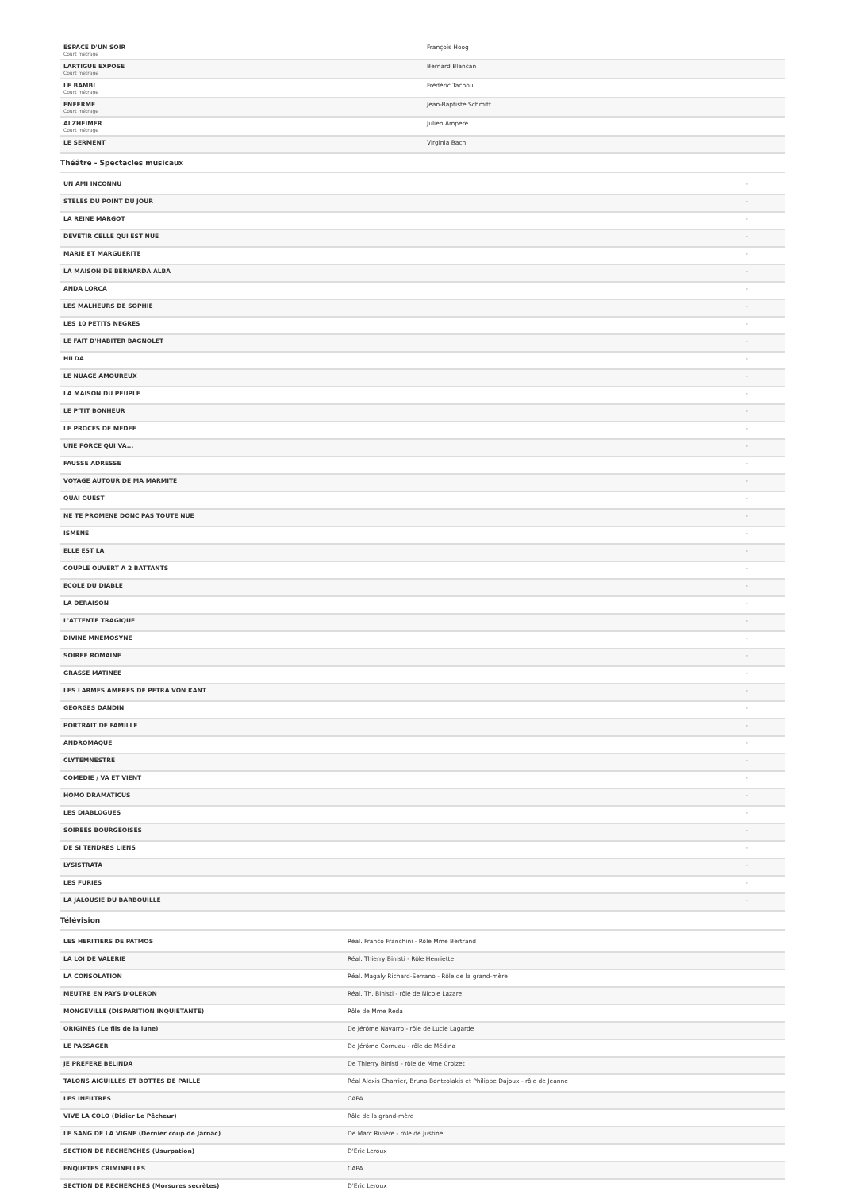| ESPACE D'UN SOIR Court métrage | François Hoog |
| LARTIGUE EXPOSE Court métrage | Bernard Blancan |
| LE BAMBI Court métrage | Frédéric Tachou |
| ENFERME Court métrage | Jean-Baptiste Schmitt |
| ALZHEIMER Court métrage | Julien Ampere |
| LE SERMENT | Virginia Bach |
Théâtre - Spectacles musicaux
| UN AMI INCONNU | - |
| STELES DU POINT DU JOUR | - |
| LA REINE MARGOT | - |
| DEVETIR CELLE QUI EST NUE | - |
| MARIE ET MARGUERITE | - |
| LA MAISON DE BERNARDA ALBA | - |
| ANDA LORCA | - |
| LES MALHEURS DE SOPHIE | - |
| LES 10 PETITS NEGRES | - |
| LE FAIT D'HABITER BAGNOLET | - |
| HILDA | - |
| LE NUAGE AMOUREUX | - |
| LA MAISON DU PEUPLE | - |
| LE P'TIT BONHEUR | - |
| LE PROCES DE MEDEE | - |
| UNE FORCE QUI VA... | - |
| FAUSSE ADRESSE | - |
| VOYAGE AUTOUR DE MA MARMITE | - |
| QUAI OUEST | - |
| NE TE PROMENE DONC PAS TOUTE NUE | - |
| ISMENE | - |
| ELLE EST LA | - |
| COUPLE OUVERT A 2 BATTANTS | - |
| ECOLE DU DIABLE | - |
| LA DERAISON | - |
| L'ATTENTE TRAGIQUE | - |
| DIVINE MNEMOSYNE | - |
| SOIREE ROMAINE | - |
| GRASSE MATINEE | - |
| LES LARMES AMERES DE PETRA VON KANT | - |
| GEORGES DANDIN | - |
| PORTRAIT DE FAMILLE | - |
| ANDROMAQUE | - |
| CLYTEMNESTRE | - |
| COMEDIE / VA ET VIENT | - |
| HOMO DRAMATICUS | - |
| LES DIABLOGUES | - |
| SOIREES BOURGEOISES | - |
| DE SI TENDRES LIENS | - |
| LYSISTRATA | - |
| LES FURIES | - |
| LA JALOUSIE DU BARBOUILLE | - |
Télévision
| LES HERITIERS DE PATMOS | Réal. Franco Franchini - Rôle Mme Bertrand |
| LA LOI DE VALERIE | Réal. Thierry Binisti - Rôle Henriette |
| LA CONSOLATION | Réal. Magaly Richard-Serrano - Rôle de la grand-mère |
| MEUTRE EN PAYS D'OLERON | Réal. Th. Binisti - rôle de Nicole Lazare |
| MONGEVILLE (DISPARITION INQUIÉTANTE) | Rôle de Mme Reda |
| ORIGINES (Le fils de la lune) | De Jérôme Navarro - rôle de Lucie Lagarde |
| LE PASSAGER | De Jérôme Cornuau - rôle de Médina |
| JE PREFERE BELINDA | De Thierry Binisti - rôle de Mme Croizet |
| TALONS AIGUILLES ET BOTTES DE PAILLE | Réal Alexis Charrier, Bruno Bontzolakis et Philippe Dajoux - rôle de Jeanne |
| LES INFILTRES | CAPA |
| VIVE LA COLO (Didier Le Pêcheur) | Rôle de la grand-mère |
| LE SANG DE LA VIGNE (Dernier coup de Jarnac) | De Marc Rivière - rôle de Justine |
| SECTION DE RECHERCHES (Usurpation) | D'Eric Leroux |
| ENQUETES CRIMINELLES | CAPA |
| SECTION DE RECHERCHES (Morsures secrètes) | D'Eric Leroux |